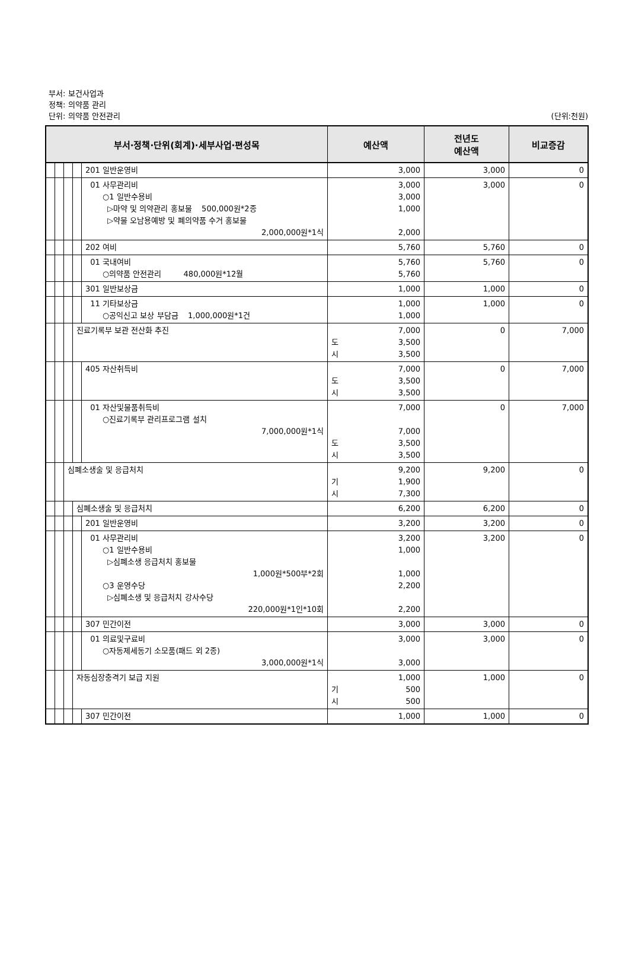부서: 보건사업과
정책: 의약품 관리
단위: 의약품 안전관리 (단위:천원)
| 부서·정책·단위(회계)·세부사업·편성목 | | | | | 예산액 | 전년도 예산액 | 비교증감 |
| --- | --- | --- | --- | --- | --- | --- | --- |
| | | | | 201 일반운영비 | 3,000 | 3,000 | 0 |
| | | | | 01 사무관리비 ○1 일반수용비 ▷마약 및 의약관리 홍보물 500,000원*2종 ▷약물 오남용예방 및 폐의약품 수거 홍보물 2,000,000원*1식 | 3,000 3,000 1,000 2,000 | 3,000 | 0 |
| | | | | 202 여비 | 5,760 | 5,760 | 0 |
| | | | | 01 국내여비 ○의약품 안전관리 480,000원*12월 | 5,760 5,760 | 5,760 | 0 |
| | | | | 301 일반보상금 | 1,000 | 1,000 | 0 |
| | | | | 11 기타보상금 ○공익신고 보상 부담금 1,000,000원*1건 | 1,000 1,000 | 1,000 | 0 |
| | | | 진료기록부 보관 전산화 추진 | | 7,000 도 3,500 시 3,500 | 0 | 7,000 |
| | | | | 405 자산취득비 | 7,000 도 3,500 시 3,500 | 0 | 7,000 |
| | | | | 01 자산및물품취득비 ○진료기록부 관리프로그램 설치 7,000,000원*1식 | 7,000 7,000 도 3,500 시 3,500 | 0 | 7,000 |
| | | 심폐소생술 및 응급처치 | | | 9,200 기 1,900 시 7,300 | 9,200 | 0 |
| | | | 심폐소생술 및 응급처치 | | 6,200 | 6,200 | 0 |
| | | | | 201 일반운영비 | 3,200 | 3,200 | 0 |
| | | | | 01 사무관리비 ○1 일반수용비 ▷심폐소생 응급처치 홍보물 1,000원*500부*2회 ○3 운영수당 ▷심폐소생 및 응급처치 강사수당 220,000원*1인*10회 | 3,200 1,000 1,000 2,200 2,200 | 3,200 | 0 |
| | | | | 307 민간이전 | 3,000 | 3,000 | 0 |
| | | | | 01 의료및구료비 ○자동제세동기 소모품(패드 외 2종) 3,000,000원*1식 | 3,000 3,000 | 3,000 | 0 |
| | | | 자동심장충격기 보급 지원 | | 1,000 기 500 시 500 | 1,000 | 0 |
| | | | | 307 민간이전 | 1,000 | 1,000 | 0 |